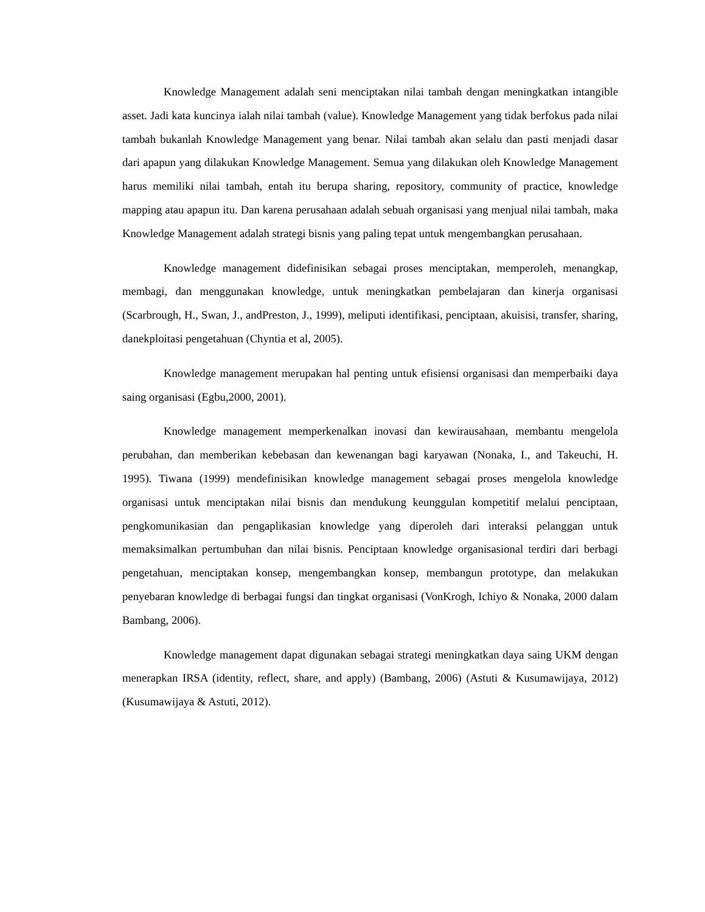Knowledge Management adalah seni menciptakan nilai tambah dengan meningkatkan intangible asset. Jadi kata kuncinya ialah nilai tambah (value). Knowledge Management yang tidak berfokus pada nilai tambah bukanlah Knowledge Management yang benar. Nilai tambah akan selalu dan pasti menjadi dasar dari apapun yang dilakukan Knowledge Management. Semua yang dilakukan oleh Knowledge Management harus memiliki nilai tambah, entah itu berupa sharing, repository, community of practice, knowledge mapping atau apapun itu. Dan karena perusahaan adalah sebuah organisasi yang menjual nilai tambah, maka Knowledge Management adalah strategi bisnis yang paling tepat untuk mengembangkan perusahaan.
Knowledge management didefinisikan sebagai proses menciptakan, memperoleh, menangkap, membagi, dan menggunakan knowledge, untuk meningkatkan pembelajaran dan kinerja organisasi (Scarbrough, H., Swan, J., andPreston, J., 1999), meliputi identifikasi, penciptaan, akuisisi, transfer, sharing, danekploitasi pengetahuan (Chyntia et al, 2005).
Knowledge management merupakan hal penting untuk efisiensi organisasi dan memperbaiki daya saing organisasi (Egbu,2000, 2001).
Knowledge management memperkenalkan inovasi dan kewirausahaan, membantu mengelola perubahan, dan memberikan kebebasan dan kewenangan bagi karyawan (Nonaka, I., and Takeuchi, H. 1995). Tiwana (1999) mendefinisikan knowledge management sebagai proses mengelola knowledge organisasi untuk menciptakan nilai bisnis dan mendukung keunggulan kompetitif melalui penciptaan, pengkomunikasian dan pengaplikasian knowledge yang diperoleh dari interaksi pelanggan untuk memaksimalkan pertumbuhan dan nilai bisnis. Penciptaan knowledge organisasional terdiri dari berbagi pengetahuan, menciptakan konsep, mengembangkan konsep, membangun prototype, dan melakukan penyebaran knowledge di berbagai fungsi dan tingkat organisasi (VonKrogh, Ichiyo & Nonaka, 2000 dalam Bambang, 2006).
Knowledge management dapat digunakan sebagai strategi meningkatkan daya saing UKM dengan menerapkan IRSA (identity, reflect, share, and apply) (Bambang, 2006) (Astuti & Kusumawijaya, 2012) (Kusumawijaya & Astuti, 2012).